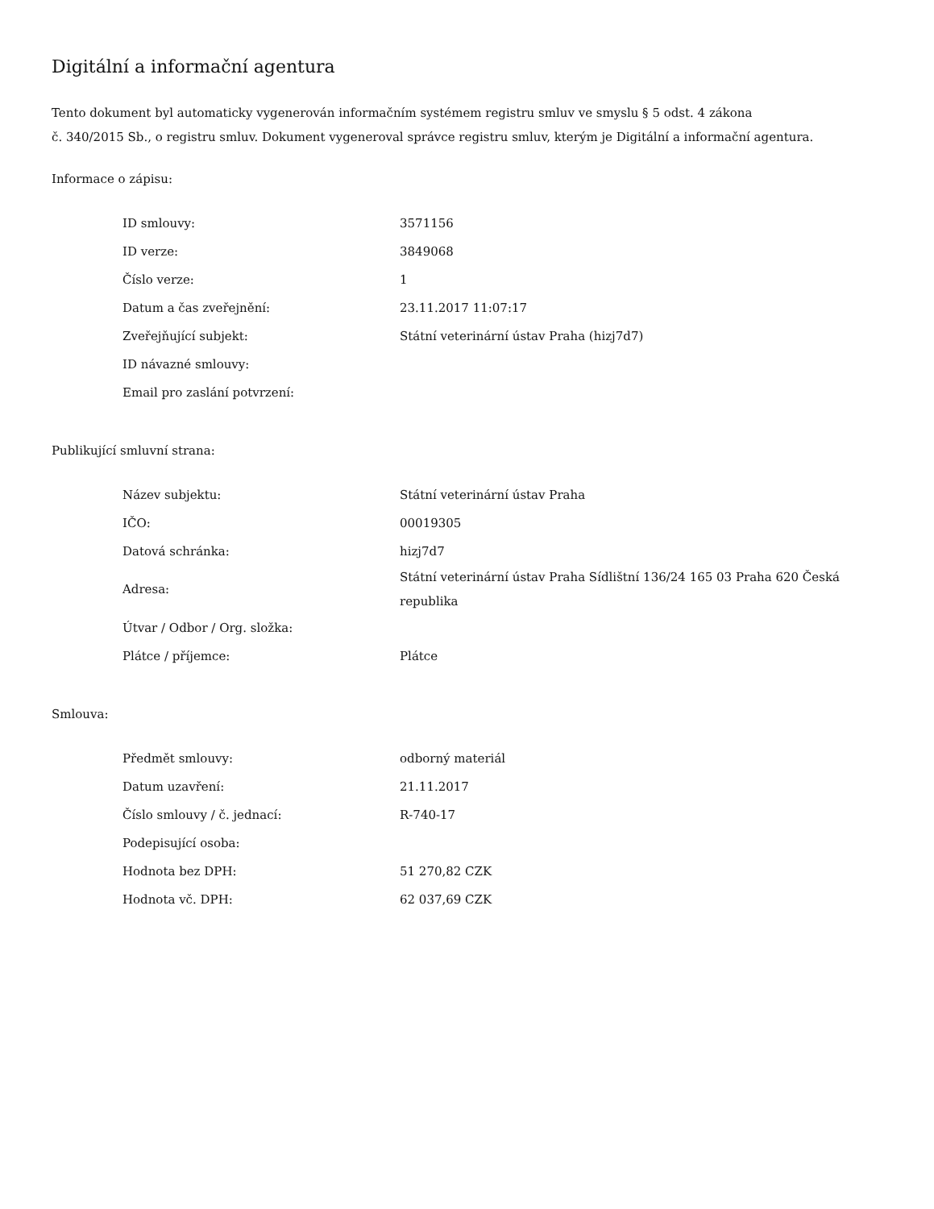Digitální a informační agentura
Tento dokument byl automaticky vygenerován informačním systémem registru smluv ve smyslu § 5 odst. 4 zákona
č. 340/2015 Sb., o registru smluv. Dokument vygeneroval správce registru smluv, kterým je Digitální a informační agentura.
Informace o zápisu:
| ID smlouvy: | 3571156 |
| ID verze: | 3849068 |
| Číslo verze: | 1 |
| Datum a čas zveřejnění: | 23.11.2017 11:07:17 |
| Zveřejňující subjekt: | Státní veterinární ústav Praha (hizj7d7) |
| ID návazné smlouvy: | |
| Email pro zaslání potvrzení: | |
Publikující smluvní strana:
| Název subjektu: | Státní veterinární ústav Praha |
| IČO: | 00019305 |
| Datová schránka: | hizj7d7 |
| Adresa: | Státní veterinární ústav Praha Sídlištní 136/24 165 03 Praha 620 Česká republika |
| Útvar / Odbor / Org. složka: | |
| Plátce / příjemce: | Plátce |
Smlouva:
| Předmět smlouvy: | odborný materiál |
| Datum uzavření: | 21.11.2017 |
| Číslo smlouvy / č. jednací: | R-740-17 |
| Podepisující osoba: | |
| Hodnota bez DPH: | 51 270,82 CZK |
| Hodnota vč. DPH: | 62 037,69 CZK |